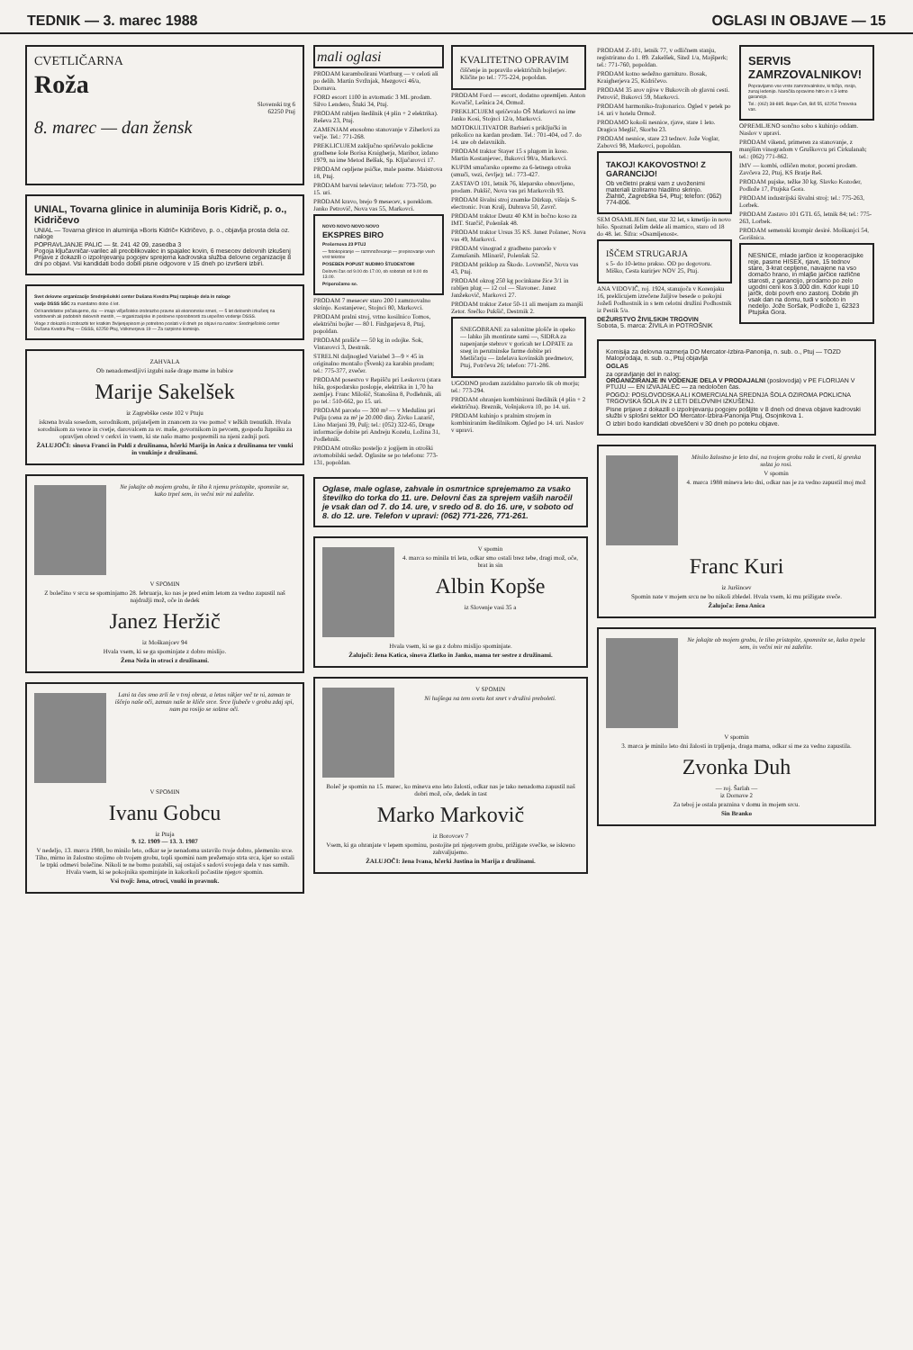TEDNIK — 3. marec 1988 OGLASI IN OBJAVE — 15
CVETLIČARNA
Roža
Slovenski trg 6
62250 Ptuj
8. marec — dan žensk
UNIAL, Tovarna glinice in aluminija Boris Kidrič, p. o., Kidričevo
UNIAL — Tovarna glinice in aluminija »Boris Kidrič« Kidričevo, p. o., objavlja prosta dela oz. naloge
POPRAVLJANJE PALIC — št. 241 42 09, zasedba 3
Pogoja ključavničar-varilec ali preoblikovalec in spajalec kovin, 6 mesecev delovnih izkušenj
Prijave z dokazili o izpolnjevanju pogojev sprejema kadrovska služba delovne organizacije 8 dni po objavi. Vsi kandidati bodo dobili pisne odgovore v 15 dneh po izvršeni izbiri.
Svet delovne organizacije Srednješolski center Dušana Kvedra Ptuj razpisuje dela in naloge
vodje DSSS SŠC za mandatno dobo 4 let.
Od kandidatov pričakujemo, da: — imajo višješolsko izobrazbo pravne ali ekonomske smeri, — 5 let delovnih izkušenj na vodstvenih ali podobnih delovnih mestih, — organizacijske in poslovne sposobnosti za uspešno vodenje DSSS.
Vloge z dokazili o izobrazbi ter kratkim življenjepisom je potrebno poslati v 8 dneh po objavi na naslov: Srednješolski center Dušana Kvedra Ptuj — DSSS, 62250 Ptuj, Volkmerjeva 19 — Za razpisno komisijo.
ZAHVALA
Ob nenadomestljivi izgubi naše drage mame in babice
Marije Sakelšek
iz Zagrebške ceste 102 v Ptuju
iskrena hvala sosedom, sorodnikom, prijateljem in znancem za vso pomoč v težkih trenutkih. Hvala sorodnikom za vence in cvetje, darovalcem za sv. maše, govornikom in pevcem, gospodu župniku za opravljen obred v cerkvi in vsem, ki ste našo mamo pospremili na njeni zadnji poti.
ŽALUJOČI: sinova Franci in Poldi z družinama, hčerki Marija in Anica z družinama ter vnuki in vnukinje z družinami.
Ne jokajte ob mojem grobu, le tiho k njemu pristopite, spomnite se, kako trpel sem, in večni mir mi zaželite.
V SPOMIN
Z bolečino v srcu se spominjamo 28. februarja, ko nas je pred enim letom za vedno zapustil naš najdražji mož, oče in dedek
Janez Heržič
iz Moškanjcev 94
Hvala vsem, ki se ga spominjate z dobro mislijo.
Žena Neža in otroci z družinami.
Lani ta čas smo zrli še v tvoj obraz, a letos nikjer več te ni, zaman te iščejo naše oči, zaman naše te kliče srce. Srce ljubeče v grobu zdaj spi, nam pa rosijo se solzne oči.
V SPOMIN
Ivanu Gobcu
iz Ptuja
9. 12. 1909 — 13. 3. 1987
V nedeljo, 13. marca 1988, bo minilo leto, odkar se je nenadoma ustavilo tvoje dobro, plemenito srce. Tiho, mirno in žalostno stojimo ob tvojem grobu, topli spomini nam prežemajo strta srca, kjer so ostali le trpki odmevi bolečine. Nikoli te ne bomo pozabili, saj ostajaš s sadovi svojega dela v nas samih. Hvala vsem, ki se pokojnika spominjate in kakorkoli počastite njegov spomin.
Vsi tvoji: žena, otroci, vnuki in pravnuk.
mali oglasi
PRODAM karambolirani Wartburg — v celoti ali po delih. Martin Svržnjak, Mezgovci 46/a, Dornava.
FORD escort 1100 in avtomatic 3 ML prodam. Silvo Lendero, Štuki 34, Ptuj.
PRODAM rabljen štedilnik (4 plin + 2 elektrika). Reševa 23, Ptuj.
ZAMENJAM enosobno stanovanje v Ziherlovi za večje. Tel.: 771-268.
PREKLICUJEM zaključno spričevalo poklicne gradbene šole Borisa Kraigherja, Maribor, izdano 1979, na ime Metod Belšak, Sp. Ključarovci 17.
PRODAM cepljene psičke, male pasme. Maistrova 18, Ptuj.
PRODAM barvni televizor; telefon: 773-750, po 15. uri.
PRODAM kravo, brejo 9 mesecev, s poreklom. Janko Petrovič, Nova vas 55, Markovci.
NOVO NOVO NOVO NOVO
EKSPRES BIRO
Prešernova 23 PTUJ
— fotokopiranje — razmnoževanje — prepisovanje vseh vrst tekstov
POSEBEN POPUST NUDIMO ŠTUDENTOM!
Delovni čas od 9.00 do 17.00, ob sobotah od 9.00 do 13.00.
Priporočamo se.
PRODAM 7 mesecev staro 200 l zamrzovalno skrinjo. Kostanjevec, Stojnci 80, Markovci.
PRODAM pralni stroj, vrtno kosilnico Tomos, električni bojler — 80 l. Finžgarjeva 8, Ptuj, popoldan.
PRODAM prašiče — 50 kg in odojke. Sok, Vintarovci 3, Destrnik.
STRELNI daljnogled Variabel 3—9 × 45 in originalno montažo (Švenk) za karabin prodam; tel.: 775-377, zvečer.
PRODAM posestvo v Repišču pri Leskovcu (stara hiša, gospodarsko poslopje, elektrika in 1,70 ha zemlje). Franc Milošič, Stanošina 8, Podlehnik, ali po tel.: 510-662, po 15. uri.
PRODAM parcelo — 300 m² — v Medulinu pri Pulju (cena za m² je 20.000 din). Živko Lazarič, Lino Marjani 39, Pulj; tel.: (052) 322-65, Druge informacije dobite pri Andreju Kozelu, Ložina 31, Podlehnik.
PRODAM otroško posteljo z jogijem in otroški avtomobilski sedež. Oglasite se po telefonu: 773-131, popoldan.
KVALITETNO OPRAVIM
čiščenje in popravilo električnih bojlerjev. Kličite po tel.: 775-224, popoldan.
PRODAM Ford — escort, dodatno opremljen. Anton Kovačič, Lešnica 24, Ormož.
PREKLICUJEM spričevalo OŠ Markovci na ime Janko Kosi, Stojnci 12/a, Markovci.
MOTOKULTIVATOR Barbieri s priključki in prikolico na kardan prodam. Tel.: 701-404, od 7. do 14. ure ob delavnikih.
PRODAM traktor Stayer 15 s plugom in koso. Martin Kostanjevec, Bukovci 98/a, Markovci.
KUPIM smučarsko opremo za 6-letnega otroka (smuči, vezi, čevlje); tel.: 773-427.
ZASTAVO 101, letnik 76, kleparsko obnovljeno, prodam. Pukšič, Nova vas pri Markovcih 93.
PRODAM šivalni stroj znamke Dürkup, višnja S-electronic. Ivan Kralj, Dubrava 50, Zavrč.
PRODAM traktor Deutz 40 KM in bočno koso za IMT. Starčič, Polenšak 48.
PRODAM traktor Ursus 35 KS. Janez Polanec, Nova vas 49, Markovci.
PRODAM vinograd z gradbeno parcelo v Zamušanih. Mlinarič, Polenšak 52.
PRODAM priklop za Škodo. Lovrenčič, Nova vas 43, Ptuj.
PRODAM okrog 250 kg pocinkane žice 3/1 in rabljen plug — 12 col — Slavonec. Janez Janžekovič, Markovci 27.
PRODAM traktor Zetor 50-11 ali menjam za manjši Zetor. Srečko Pukšič, Destrnik 2.
SNEGOBRANE za salonitne plošče in opeko — lahko jih montirate sami —, SIDRA za napenjanje stebrov v goricah ter LOPATE za sneg in perutninske farme dobite pri Metličarju — Izdelava kovinskih predmetov, Ptuj, Potrčeva 26; telefon: 771-286.
UGODNO prodam zazidalno parcelo tik ob morju; tel.: 773-294.
PRODAM ohranjen kombinirani štedilnik (4 plin + 2 električna). Breznik, Vošnjakova 10, po 14. uri.
PRODAM kuhinjo s pralnim strojem in kombiniranim štedilnikom. Ogled po 14. uri. Naslov v upravi.
Oglase, male oglase, zahvale in osmrtnice sprejemamo za vsako številko do torka do 11. ure. Delovni čas za sprejem vaših naročil je vsak dan od 7. do 14. ure, v sredo od 8. do 16. ure, v soboto od 8. do 12. ure. Telefon v upravi: (062) 771-226, 771-261.
V spomin
4. marca so minila tri leta, odkar smo ostali brez tebe, dragi mož, oče, brat in sin
Albin Kopše
iz Slovenje vasi 35 a
Hvala vsem, ki se ga z dobro mislijo spominjate.
Žalujoči: žena Katica, sinova Zlatko in Janko, mama ter sestre z družinami.
V SPOMIN
Ni hujšega na tem svetu kot smrt v družini preboleti.
Boleč je spomin na 15. marec, ko mineva eno leto žalosti, odkar nas je tako nenadoma zapustil naš dobri mož, oče, dedek in tast
Marko Markovič
iz Borovcev 7
Vsem, ki ga ohranjate v lepem spominu, postojite pri njegovem grobu, prižigate svečke, se iskreno zahvaljujemo.
ŽALUJOČI: žena Ivana, hčerki Justina in Marija z družinami.
PRODAM Z-101, letnik 77, v odličnem stanju, registrirano do 1. 89. Zakelšek, Sitež 1/a, Majšperk; tel.: 771-760, popoldan.
PRODAM kotno sedežno garnituro. Bosak, Kraigherjeva 25, Kidričevo.
PRODAM 35 arov njive v Bukovcih ob glavni cesti. Petrovič, Bukovci 59, Markovci.
PRODAM harmoniko-frajtonarico. Ogled v petek po 14. uri v hotelu Ormož.
PRODAMO kokoši nesnice, rjave, stare 1 leto. Dragica Meglič, Skorba 23.
PRODAM nesnice, stare 23 tednov. Jože Voglar, Zabovci 98, Markovci, popoldan.
TAKOJ! KAKOVOSTNO! Z GARANCIJO!
Ob večletni praksi vam z uvoženimi materiali izoliramo hladilno skrinjo. Žlahtič, Zagrebška 54, Ptuj; telefon: (062) 774-806.
SEM OSAMLJEN fant, star 32 let, s kmetijo in novo hišo. Spoznati želim dekle ali mamico, staro od 18 do 48. let. Šifra: »Osamljenost«.
IŠČEM STRUGARJA
s 5- do 10-letno prakso. OD po dogovoru. Miško, Cesta kurirjev NOV 25, Ptuj.
ANA VIDOVIČ, roj. 1924, stanujoča v Korenjaku 16, preklicujem izrečene žaljive besede o pokojni Jožefi Podhostnik in s tem celotni družini Podhostnik iz Pestik 5/a.
DEŽURSTVO ŽIVILSKIH TRGOVIN
Sobota, 5. marca: ŽIVILA in POTROŠNIK
SERVIS ZAMRZOVALNIKOV!
Popravljamo vse vrste zamrzovalnikov, ki točijo, rosijo, zunaj ledenijo. Naročila opravimo hitro in s 3-letno garancijo.
Tel.: (062) 38-885. Bojan Čeh, Biš 55, 62254 Trnovska vas.
OPREMLJENO sončno sobo s kuhinjo oddam. Naslov v upravi.
PRODAM vikend, primeren za stanovanje, z manjšim vinogradom v Gruškovcu pri Cirkulanah; tel.: (062) 771-862.
IMV — kombi, odličen motor, poceni prodam. Zavčeva 22, Ptuj, KS Bratje Reš.
PRODAM pujske, težke 30 kg. Slavko Kozoder, Podlože 17, Ptujska Gora.
PRODAM industrijski šivalni stroj; tel.: 775-263, Lorbek.
PRODAM Zastavo 101 GTL 65, letnik 84; tel.: 775-263, Lorbek.
PRODAM semenski krompir desiré. Moškanjci 54, Gorišnica.
NESNICE, mlade jarčice iz kooperacijske reje, pasme HISEX, rjave, 15 tednov stare, 3-krat cepljene, navajene na vso domačo hrano, in mlajše jarčice različne starosti, z garancijo, prodamo po zelo ugodni ceni kos 3.000 din. Kdor kupi 10 jarčk, dobi povrh eno zastonj. Dobite jih vsak dan na domu, tudi v soboto in nedeljo. Jože Soršak, Podlože 1, 62323 Ptujska Gora.
Komisija za delovna razmerja DO Mercator-Izbira-Panonija, n. sub. o., Ptuj — TOZD Maloprodaja, n. sub. o., Ptuj objavlja
OGLAS
za opravljanje del in nalog:
ORGANIZIRANJE IN VODENJE DELA V PRODAJALNI (poslovodja) v PE FLORIJAN V PTUJU — EN IZVAJALEC — za nedoločen čas.
POGOJ: POSLOVODSKA ALI KOMERCIALNA SREDNJA ŠOLA OZIROMA POKLICNA TRGOVSKA ŠOLA IN 2 LETI DELOVNIH IZKUŠENJ.
Pisne prijave z dokazili o izpolnjevanju pogojev pošljite v 8 dneh od dneva objave kadrovski službi v splošni sektor DO Mercator-Izbira-Panonija Ptuj, Osojnikova 1.
O izbiri bodo kandidati obveščeni v 30 dneh po poteku objave.
Minilo žalostno je leto dni, na tvojem grobu roža le cveti, ki grenka solza jo rosi.
V spomin
4. marca 1988 mineva leto dni, odkar nas je za vedno zapustil moj mož
Franc Kuri
iz Juršincev
Spomin nate v mojem srcu ne bo nikoli zbledel. Hvala vsem, ki mu prižigate sveče.
Žalujoča: žena Anica
Ne jokajte ob mojem grobu, le tiho pristopite, spomnite se, kako trpela sem, in večni mir mi zaželite.
V spomin
3. marca je minilo leto dni žalosti in trpljenja, draga mama, odkar si me za vedno zapustila.
Zvonka Duh
— roj. Šarlah —
iz Dornave 2
Za teboj je ostala praznina v domu in mojem srcu.
Sin Branko